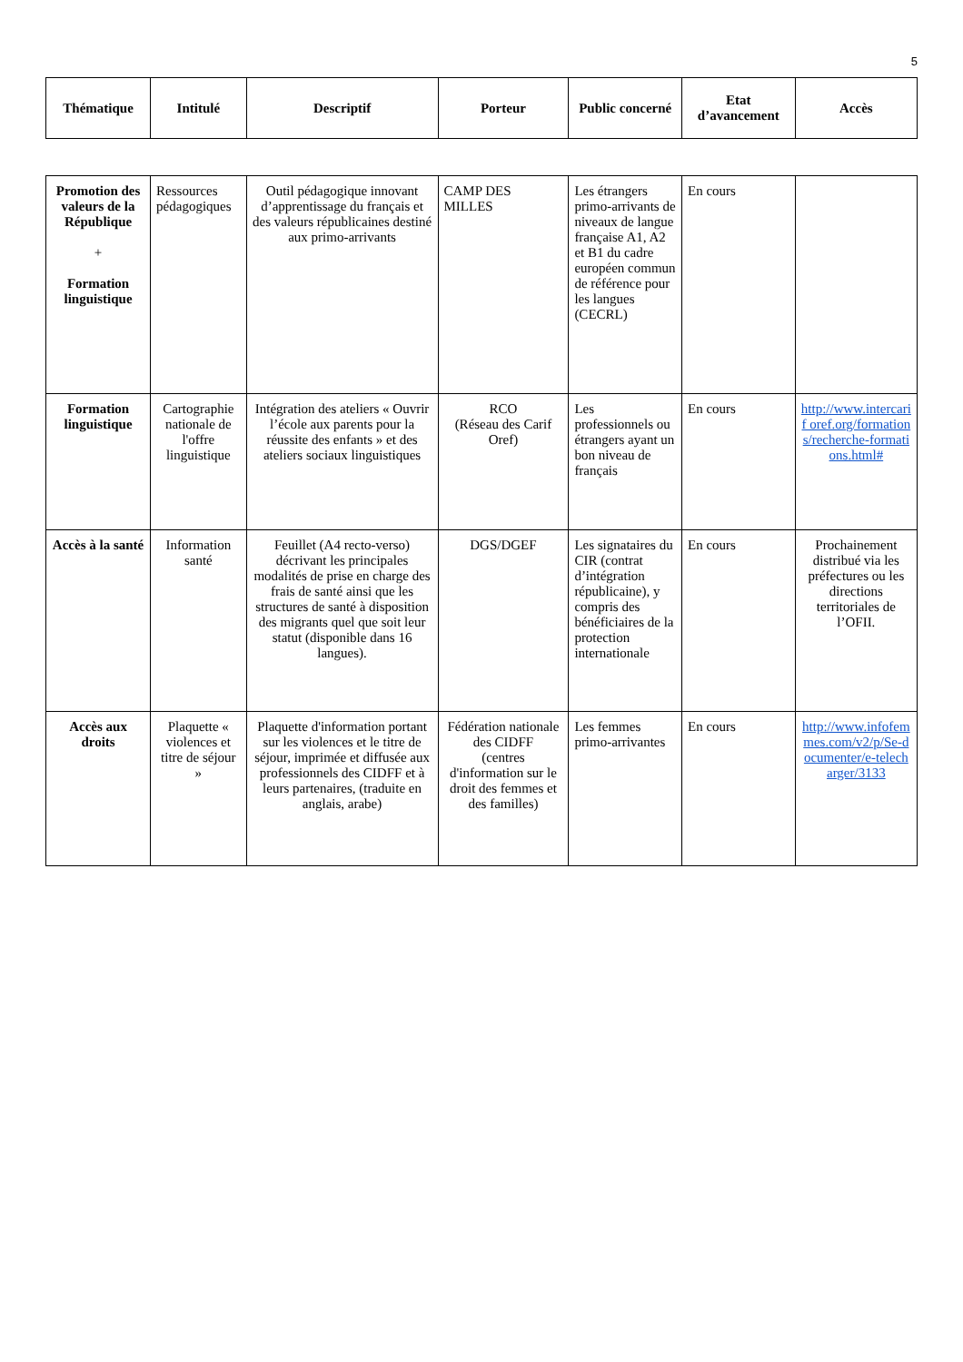5
| Thématique | Intitulé | Descriptif | Porteur | Public concerné | Etat d’avancement | Accès |
| --- | --- | --- | --- | --- | --- | --- |
| Promotion des valeurs de la République + Formation linguistique | Ressources pédagogiques | Outil pédagogique innovant d’apprentissage du français et des valeurs républicaines destiné aux primo-arrivants | CAMP DES MILLES | Les étrangers primo-arrivants de niveaux de langue française A1, A2 et B1 du cadre européen commun de référence pour les langues (CECRL) | En cours | |
| Formation linguistique | Cartographie nationale de l'offre linguistique | Intégration des ateliers « Ouvrir l’école aux parents pour la réussite des enfants » et des ateliers sociaux linguistiques | RCO (Réseau des Carif Oref) | Les professionnels ou étrangers ayant un bon niveau de français | En cours | http://www.intercarif oref.org/formations/recherche-formations.html# |
| Accès à la santé | Information santé | Feuillet (A4 recto-verso) décrivant les principales modalités de prise en charge des frais de santé ainsi que les structures de santé à disposition des migrants quel que soit leur statut (disponible dans 16 langues). | DGS/DGEF | Les signataires du CIR (contrat d’intégration républicaine), y compris des bénéficiaires de la protection internationale | En cours | Prochainement distribué via les préfectures ou les directions territoriales de l’OFII. |
| Accès aux droits | Plaquette « violences et titre de séjour » | Plaquette d'information portant sur les violences et le titre de séjour, imprimée et diffusée aux professionnels des CIDFF et à leurs partenaires, (traduite en anglais, arabe) | Fédération nationale des CIDFF (centres d'information sur le droit des femmes et des familles) | Les femmes primo-arrivantes | En cours | http://www.infofemmes.com/v2/p/Se-documenter/e-telecharger/3133 |